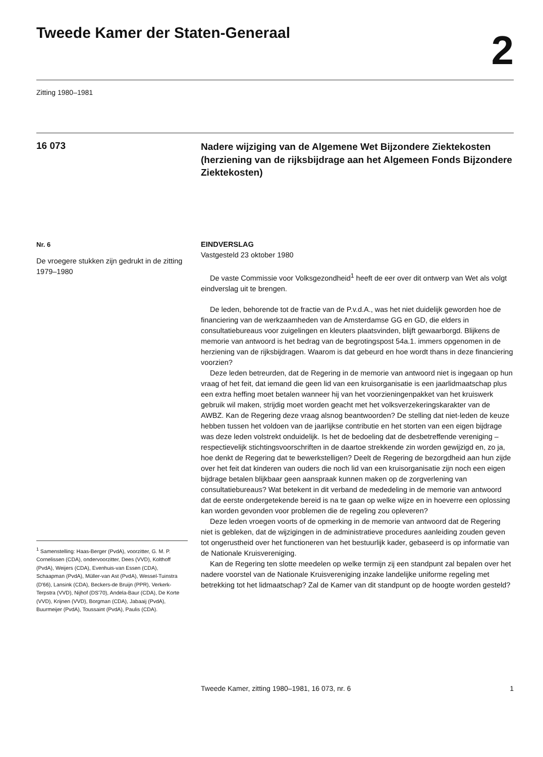Tweede Kamer der Staten-Generaal
2
Zitting 1980–1981
16 073
Nadere wijziging van de Algemene Wet Bijzondere Ziektekosten (herziening van de rijksbijdrage aan het Algemeen Fonds Bijzondere Ziektekosten)
Nr. 6
De vroegere stukken zijn gedrukt in de zitting 1979–1980
<sup>1</sup> Samenstelling: Haas-Berger (PvdA), voorzitter, G. M. P. Cornelissen (CDA), ondervoorzitter, Dees (VVD), Kolthoff (PvdA), Weijers (CDA), Evenhuis-van Essen (CDA), Schaapman (PvdA), Müller-van Ast (PvdA), Wessel-Tuinstra (D'66), Lansink (CDA), Beckers-de Bruijn (PPR), Verkerk-Terpstra (VVD), Nijhof (DS'70), Andela-Baur (CDA), De Korte (VVD), Krijnen (VVD), Borgman (CDA), Jabaaij (PvdA), Buurmeijer (PvdA), Toussaint (PvdA), Paulis (CDA).
EINDVERSLAG
Vastgesteld 23 oktober 1980
De vaste Commissie voor Volksgezondheid<sup>1</sup> heeft de eer over dit ontwerp van Wet als volgt eindverslag uit te brengen.
De leden, behorende tot de fractie van de P.v.d.A., was het niet duidelijk geworden hoe de financiering van de werkzaamheden van de Amsterdamse GG en GD, die elders in consultatiebureaus voor zuigelingen en kleuters plaatsvinden, blijft gewaarborgd. Blijkens de memorie van antwoord is het bedrag van de begrotingspost 54a.1. immers opgenomen in de herziening van de rijksbijdragen. Waarom is dat gebeurd en hoe wordt thans in deze financiering voorzien?
Deze leden betreurden, dat de Regering in de memorie van antwoord niet is ingegaan op hun vraag of het feit, dat iemand die geen lid van een kruisorganisatie is een jaarlidmaatschap plus een extra heffing moet betalen wanneer hij van het voorzieningenpakket van het kruiswerk gebruik wil maken, strijdig moet worden geacht met het volksverzekeringskarakter van de AWBZ. Kan de Regering deze vraag alsnog beantwoorden? De stelling dat niet-leden de keuze hebben tussen het voldoen van de jaarlijkse contributie en het storten van een eigen bijdrage was deze leden volstrekt onduidelijk. Is het de bedoeling dat de desbetreffende vereniging – respectievelijk stichtingsvoorschriften in de daartoe strekkende zin worden gewijzigd en, zo ja, hoe denkt de Regering dat te bewerkstelligen? Deelt de Regering de bezorgdheid aan hun zijde over het feit dat kinderen van ouders die noch lid van een kruisorganisatie zijn noch een eigen bijdrage betalen blijkbaar geen aanspraak kunnen maken op de zorgverlening van consultatiebureaus? Wat betekent in dit verband de mededeling in de memorie van antwoord dat de eerste ondergetekende bereid is na te gaan op welke wijze en in hoeverre een oplossing kan worden gevonden voor problemen die de regeling zou opleveren?
Deze leden vroegen voorts of de opmerking in de memorie van antwoord dat de Regering niet is gebleken, dat de wijzigingen in de administratieve procedures aanleiding zouden geven tot ongerustheid over het functioneren van het bestuurlijk kader, gebaseerd is op informatie van de Nationale Kruisvereniging.
Kan de Regering ten slotte meedelen op welke termijn zij een standpunt zal bepalen over het nadere voorstel van de Nationale Kruisvereniging inzake landelijke uniforme regeling met betrekking tot het lidmaatschap? Zal de Kamer van dit standpunt op de hoogte worden gesteld?
Tweede Kamer, zitting 1980–1981, 16 073, nr. 6 1